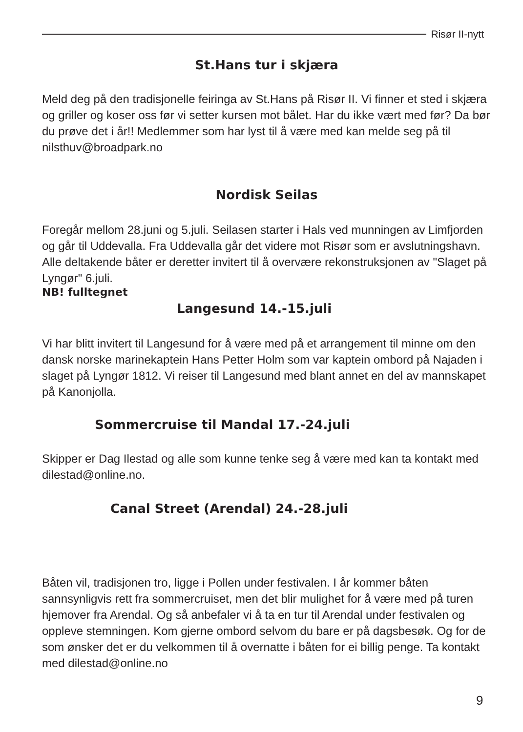Risør II-nytt
St.Hans tur i skjæra
Meld deg på den tradisjonelle feiringa av St.Hans på Risør II. Vi finner et sted i skjæra og griller og koser oss før vi setter kursen mot bålet. Har du ikke vært med før? Da bør du prøve det i år!! Medlemmer som har lyst til å være med kan melde seg på til nilsthuv@broadpark.no
Nordisk Seilas
Foregår mellom 28.juni og 5.juli. Seilasen starter i Hals ved munningen av Limfjorden og går til Uddevalla. Fra Uddevalla går det videre mot Risør som er avslutningshavn. Alle deltakende båter er deretter invitert til å overvære rekonstruksjonen av "Slaget på Lyngør" 6.juli.
NB! fulltegnet
Langesund 14.-15.juli
Vi har blitt invitert til Langesund for å være med på et arrangement til minne om den dansk norske marinekaptein Hans Petter Holm som var kaptein ombord på Najaden i slaget på Lyngør 1812. Vi reiser til Langesund med blant annet en del av mannskapet på Kanonjolla.
Sommercruise til Mandal 17.-24.juli
Skipper er Dag Ilestad og alle som kunne tenke seg å være med kan ta kontakt med dilestad@online.no.
Canal Street (Arendal) 24.-28.juli
Båten vil, tradisjonen tro, ligge i Pollen under festivalen. I år kommer båten sannsynligvis rett fra sommercruiset, men det blir mulighet for å være med på turen hjemover fra Arendal. Og så anbefaler vi å ta en tur til Arendal under festivalen og oppleve stemningen. Kom gjerne ombord selvom du bare er på dagsbesøk. Og for de som ønsker det er du velkommen til å overnatte i båten for ei billig penge. Ta kontakt med dilestad@online.no
9